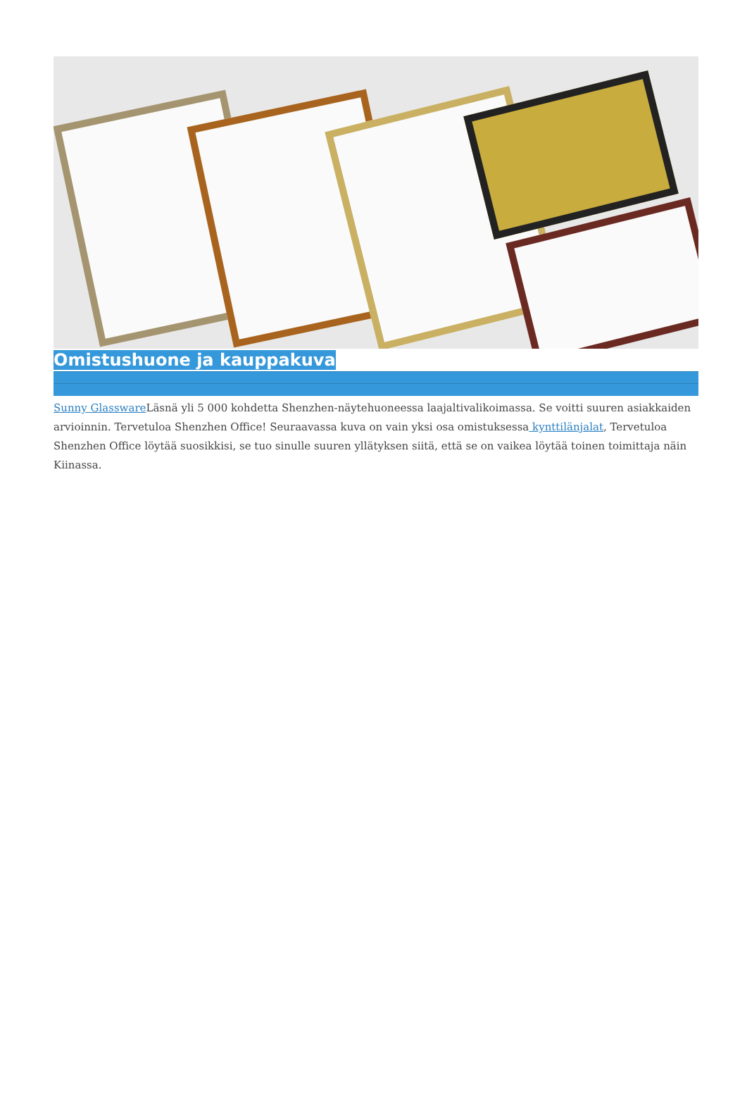Omistushuone ja kauppakuva
Sunny Glassware Läsnä yli 5 000 kohdetta Shenzhen-näytehuoneessa laajaltivalikoimassa. Se voitti suuren asiakkaiden arvioinnin. Tervetuloa Shenzhen Office! Seuraavassa kuva on vain yksi osa omistuksessa kynttilänjalat, Tervetuloa Shenzhen Office löytää suosikkisi, se tuo sinulle suuren yllätyksen siitä, että se on vaikea löytää toinen toimittaja näin Kiinassa.